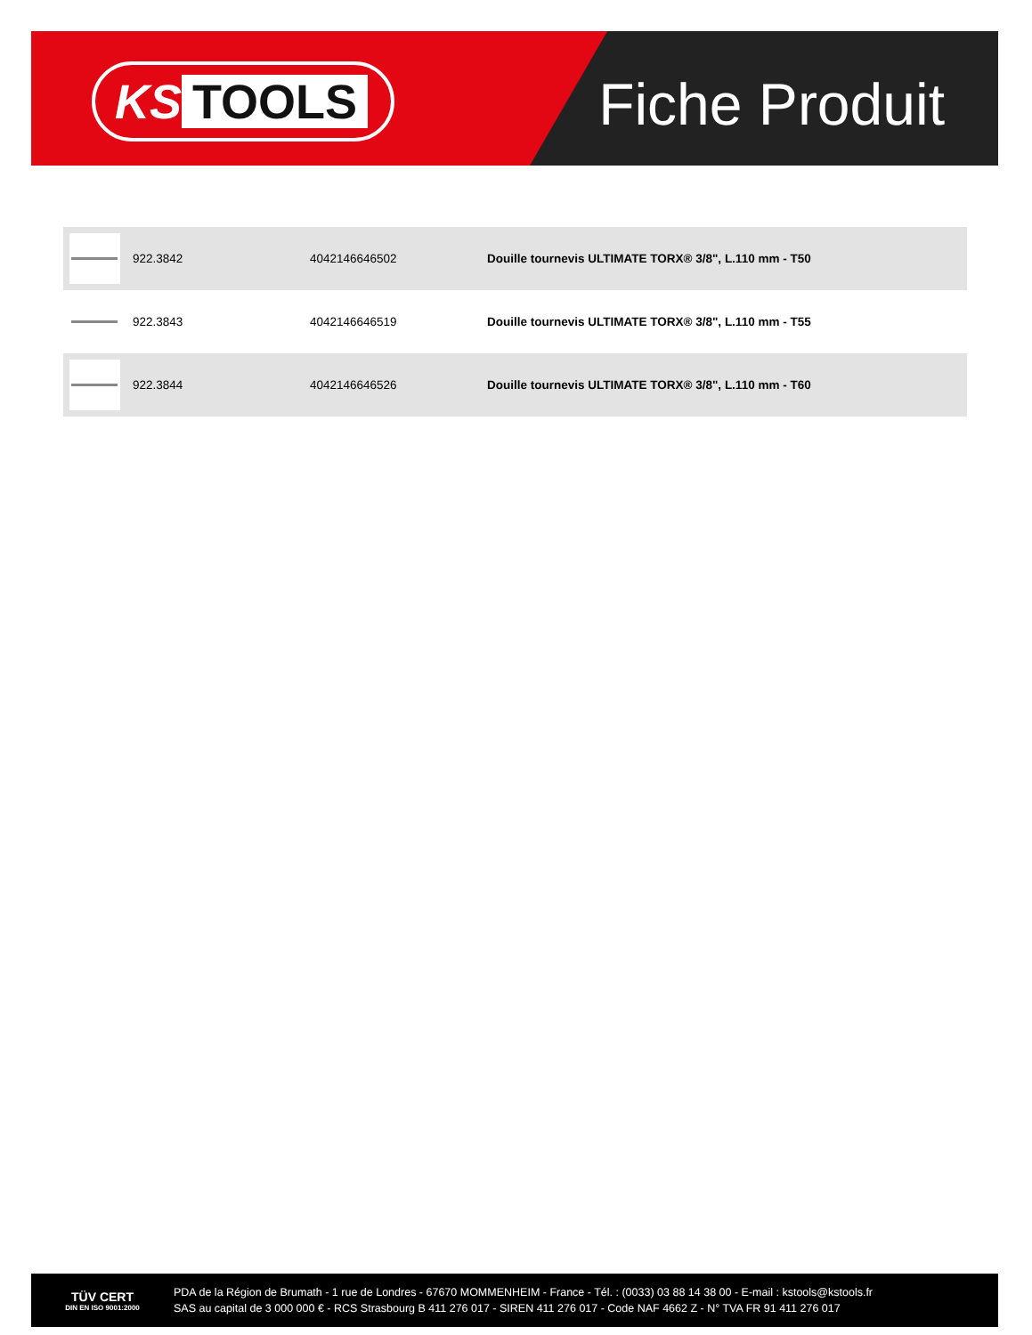KS TOOLS Fiche Produit
| | 922.3842 | 4042146646502 | Douille tournevis ULTIMATE TORX® 3/8", L.110 mm - T50 |
| | 922.3843 | 4042146646519 | Douille tournevis ULTIMATE TORX® 3/8", L.110 mm - T55 |
| | 922.3844 | 4042146646526 | Douille tournevis ULTIMATE TORX® 3/8", L.110 mm - T60 |
TÜV CERT
DIN EN ISO 9001:2000
PDA de la Région de Brumath - 1 rue de Londres - 67670 MOMMENHEIM - France - Tél. : (0033) 03 88 14 38 00 - E-mail : kstools@kstools.fr
SAS au capital de 3 000 000 € - RCS Strasbourg B 411 276 017 - SIREN 411 276 017 - Code NAF 4662 Z - N° TVA FR 91 411 276 017